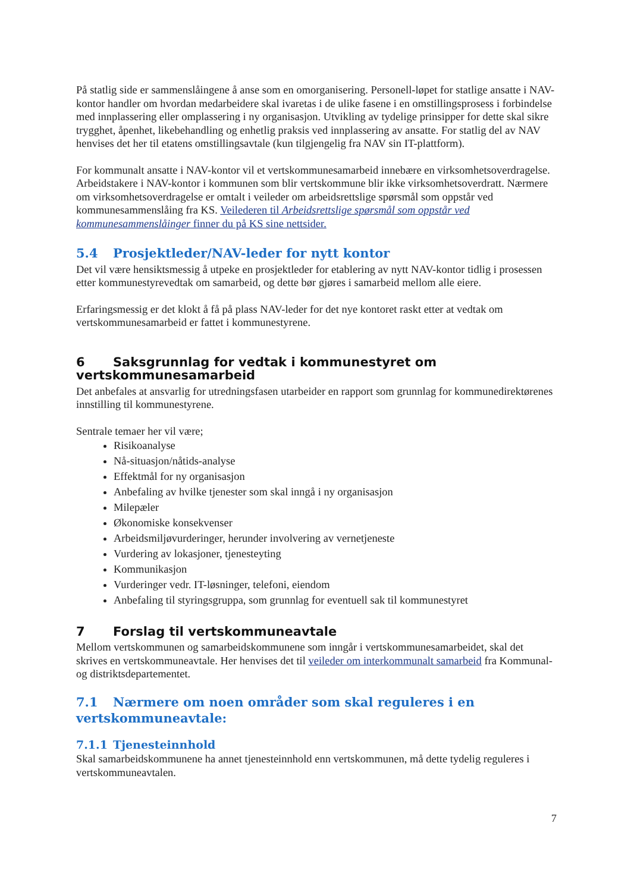På statlig side er sammenslåingene å anse som en omorganisering. Personell-løpet for statlige ansatte i NAV-kontor handler om hvordan medarbeidere skal ivaretas i de ulike fasene i en omstillingsprosess i forbindelse med innplassering eller omplassering i ny organisasjon. Utvikling av tydelige prinsipper for dette skal sikre trygghet, åpenhet, likebehandling og enhetlig praksis ved innplassering av ansatte. For statlig del av NAV henvises det her til etatens omstillingsavtale (kun tilgjengelig fra NAV sin IT-plattform).
For kommunalt ansatte i NAV-kontor vil et vertskommunesamarbeid innebære en virksomhetsoverdragelse. Arbeidstakere i NAV-kontor i kommunen som blir vertskommune blir ikke virksomhetsoverdratt. Nærmere om virksomhetsoverdragelse er omtalt i veileder om arbeidsrettslige spørsmål som oppstår ved kommunesammenslåing fra KS. Veilederen til Arbeidsrettslige spørsmål som oppstår ved kommunesammenslåinger finner du på KS sine nettsider.
5.4 Prosjektleder/NAV-leder for nytt kontor
Det vil være hensiktsmessig å utpeke en prosjektleder for etablering av nytt NAV-kontor tidlig i prosessen etter kommunestyrevedtak om samarbeid, og dette bør gjøres i samarbeid mellom alle eiere.
Erfaringsmessig er det klokt å få på plass NAV-leder for det nye kontoret raskt etter at vedtak om vertskommunesamarbeid er fattet i kommunestyrene.
6 Saksgrunnlag for vedtak i kommunestyret om vertskommunesamarbeid
Det anbefales at ansvarlig for utredningsfasen utarbeider en rapport som grunnlag for kommunedirektørenes innstilling til kommunestyrene.
Sentrale temaer her vil være;
Risikoanalyse
Nå-situasjon/nåtids-analyse
Effektmål for ny organisasjon
Anbefaling av hvilke tjenester som skal inngå i ny organisasjon
Milepæler
Økonomiske konsekvenser
Arbeidsmiljøvurderinger, herunder involvering av vernetjeneste
Vurdering av lokasjoner, tjenesteyting
Kommunikasjon
Vurderinger vedr. IT-løsninger, telefoni, eiendom
Anbefaling til styringsgruppa, som grunnlag for eventuell sak til kommunestyret
7 Forslag til vertskommuneavtale
Mellom vertskommunen og samarbeidskommunene som inngår i vertskommunesamarbeidet, skal det skrives en vertskommuneavtale. Her henvises det til veileder om interkommunalt samarbeid fra Kommunal- og distriktsdepartementet.
7.1 Nærmere om noen områder som skal reguleres i en vertskommuneavtale:
7.1.1 Tjenesteinnhold
Skal samarbeidskommunene ha annet tjenesteinnhold enn vertskommunen, må dette tydelig reguleres i vertskommuneavtalen.
7